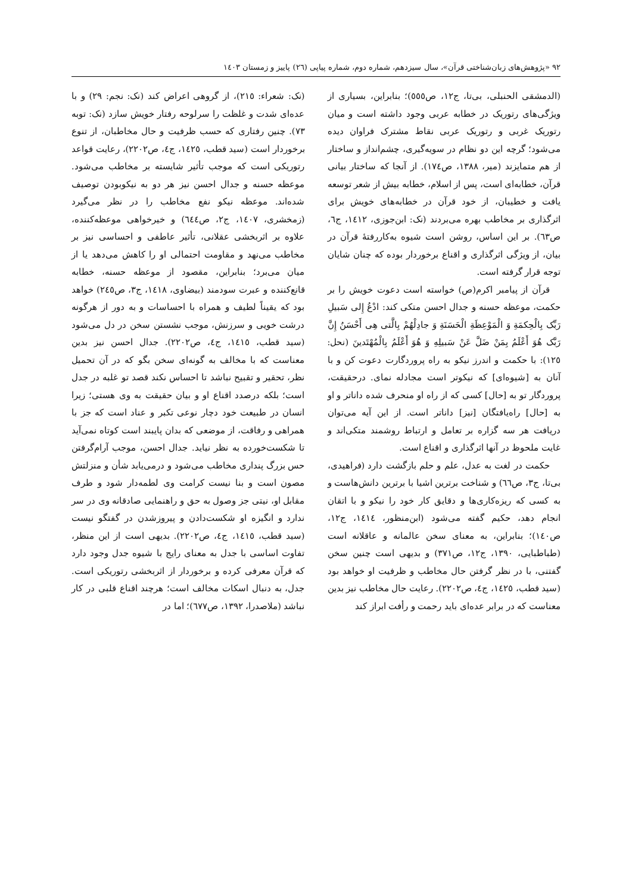٩٢ «پژوهش‌های زبان‌شناختی قرآن»، سال سیزدهم، شماره دوم، شماره پیاپی (٢٦) پاییز و زمستان ١٤٠٣
(الدمشقی الحنبلی، بی‌تا، ج١٢، ص٥٥٥)؛ بنابراین، بسیاری از ویژگی‌های رتوریک در خطابه عربی وجود داشته است و میان رتوریک غربی و رتوریک عربی نقاط مشترک فراوان دیده می‌شود؛ گرچه این دو نظام در سویه‌گیری، چشم‌انداز و ساختار از هم متمایزند (میر، ١٣٨٨، ص١٧٤). از آنجا که ساختار بیانی قرآن، خطابه‌ای است، پس از اسلام، خطابه بیش از شعر توسعه یافت و خطیبان، از خود قرآن در خطابه‌های خویش برای اثرگذاری بر مخاطب بهره می‌بردند (نک: ابن‌جوزی، ١٤١٢، ج٦، ص٦٣). بر این اساس، روشن است شیوه به‌کاررفتهٔ قرآن در بیان، از ویژگی اثرگذاری و اقناع برخوردار بوده که چنان شایان توجه قرار گرفته است.
قرآن از پیامبر اکرم(ص) خواسته است دعوت خویش را بر حکمت، موعظه حسنه و جدال احسن متکی کند: ادْعُ إِلى سَبيلِ رَبِّک بِالْحِكمَةِ وَ الْمَوْعِظَةِ الْحَسَنَةِ وَ جادِلْهُمْ بِالَّتی هِی أَحْسَنُ إِنَّ رَبَّک هُوَ أَعْلَمُ بِمَنْ ضَلَّ عَنْ سَبيلِهِ وَ هُوَ أَعْلَمُ بِالْمُهْتَدينَ (نحل: ١٢٥): با حکمت و اندرز نیکو به راه پروردگارت دعوت کن و با آنان به [شیوه‌ای] که نیکوتر است مجادله نمای. درحقیقت، پروردگار تو به [حال] کسی که از راه او منحرف شده داناتر و او به [حال] راه‌یافتگان [نیز] داناتر است. از این آیه می‌توان دریافت هر سه گزاره بر تعامل و ارتباط روشمند متکی‌اند و غایت ملحوظ در آنها اثرگذاری و اقناع است.
حکمت در لغت به عدل، علم و حلم بازگشت دارد (فراهیدی، بی‌تا، ج٣، ص٦٦) و شناخت برترین اشیا با برترین دانش‌هاست و به کسی که ریزه‌کاری‌ها و دقایق کار خود را نیکو و با اتقان انجام دهد، حکیم گفته می‌شود (ابن‌منظور، ١٤١٤، ج١٢، ص١٤٠)؛ بنابراین، به معنای سخن عالمانه و عاقلانه است (طباطبایی، ١٣٩٠، ج١٢، ص٣٧١) و بدیهی است چنین سخن گفتنی، با در نظر گرفتن حال مخاطب و ظرفیت او خواهد بود (سید قطب، ١٤٢٥، ج٤، ص٢٢٠٢). رعایت حال مخاطب نیز بدین معناست که در برابر عده‌ای باید رحمت و رأفت ابراز کند
(نک: شعراء: ٢١٥)، از گروهی اعراض کند (نک: نجم: ٢٩) و با عده‌ای شدت و غلظت را سرلوحه رفتار خویش سازد (نک: توبه ٧٣). چنین رفتاری که حسب ظرفیت و حال مخاطبان، از تنوع برخوردار است (سید قطب، ١٤٢٥، ج٤، ص٢٢٠٢)، رعایت قواعد رتوریکی است که موجب تأثیر شایسته بر مخاطب می‌شود. موعظه حسنه و جدال احسن نیز هر دو به نیکوبودن توصیف شده‌اند. موعظه نیکو نفع مخاطب را در نظر می‌گیرد (زمخشری، ١٤٠٧، ج٢، ص٦٤٤) و خیرخواهی موعظه‌کننده، علاوه بر اثربخشی عقلانی، تأثیر عاطفی و احساسی نیز بر مخاطب می‌نهد و مقاومت احتمالی او را کاهش می‌دهد یا از میان می‌برد؛ بنابراین، مقصود از موعظه حسنه، خطابه قانع‌کننده و عبرت سودمند (بیضاوی، ١٤١٨، ج٣، ص٢٤٥) خواهد بود که یقیناً لطیف و همراه با احساسات و به دور از هرگونه درشت خویی و سرزنش، موجب نشستن سخن در دل می‌شود (سید قطب، ١٤١٥، ج٤، ص٢٢٠٢). جدال احسن نیز بدین معناست که با مخالف به گونه‌ای سخن بگو که در آن تحمیل نظر، تحقیر و تقبیح نباشد تا احساس نکند قصد تو غلبه در جدل است؛ بلکه درصدد اقناع او و بیان حقیقت به وی هستی؛ زیرا انسان در طبیعت خود دچار نوعی تکبر و عناد است که جز با همراهی و رفاقت، از موضعی که بدان پایبند است کوتاه نمی‌آید تا شکست‌خورده به نظر نیاید. جدال احسن، موجب آرام‌گرفتن حس بزرگ پنداری مخاطب می‌شود و درمی‌یابد شأن و منزلتش مصون است و بنا نیست کرامت وی لطمه‌دار شود و طرف مقابل او، نیتی جز وصول به حق و راهنمایی صادقانه وی در سر ندارد و انگیزه او شکست‌دادن و پیروزشدن در گفتگو نیست (سید قطب، ١٤١٥، ج٤، ص٢٢٠٢). بدیهی است از این منظر، تفاوت اساسی با جدل به معنای رایج با شیوه جدل وجود دارد که قرآن معرفی کرده و برخوردار از اثربخشی رتوریکی است. جدل، به دنبال اسکات مخالف است؛ هرچند اقناع قلبی در کار نباشد (ملاصدرا، ١٣٩٢، ص٦٧٧)؛ اما در